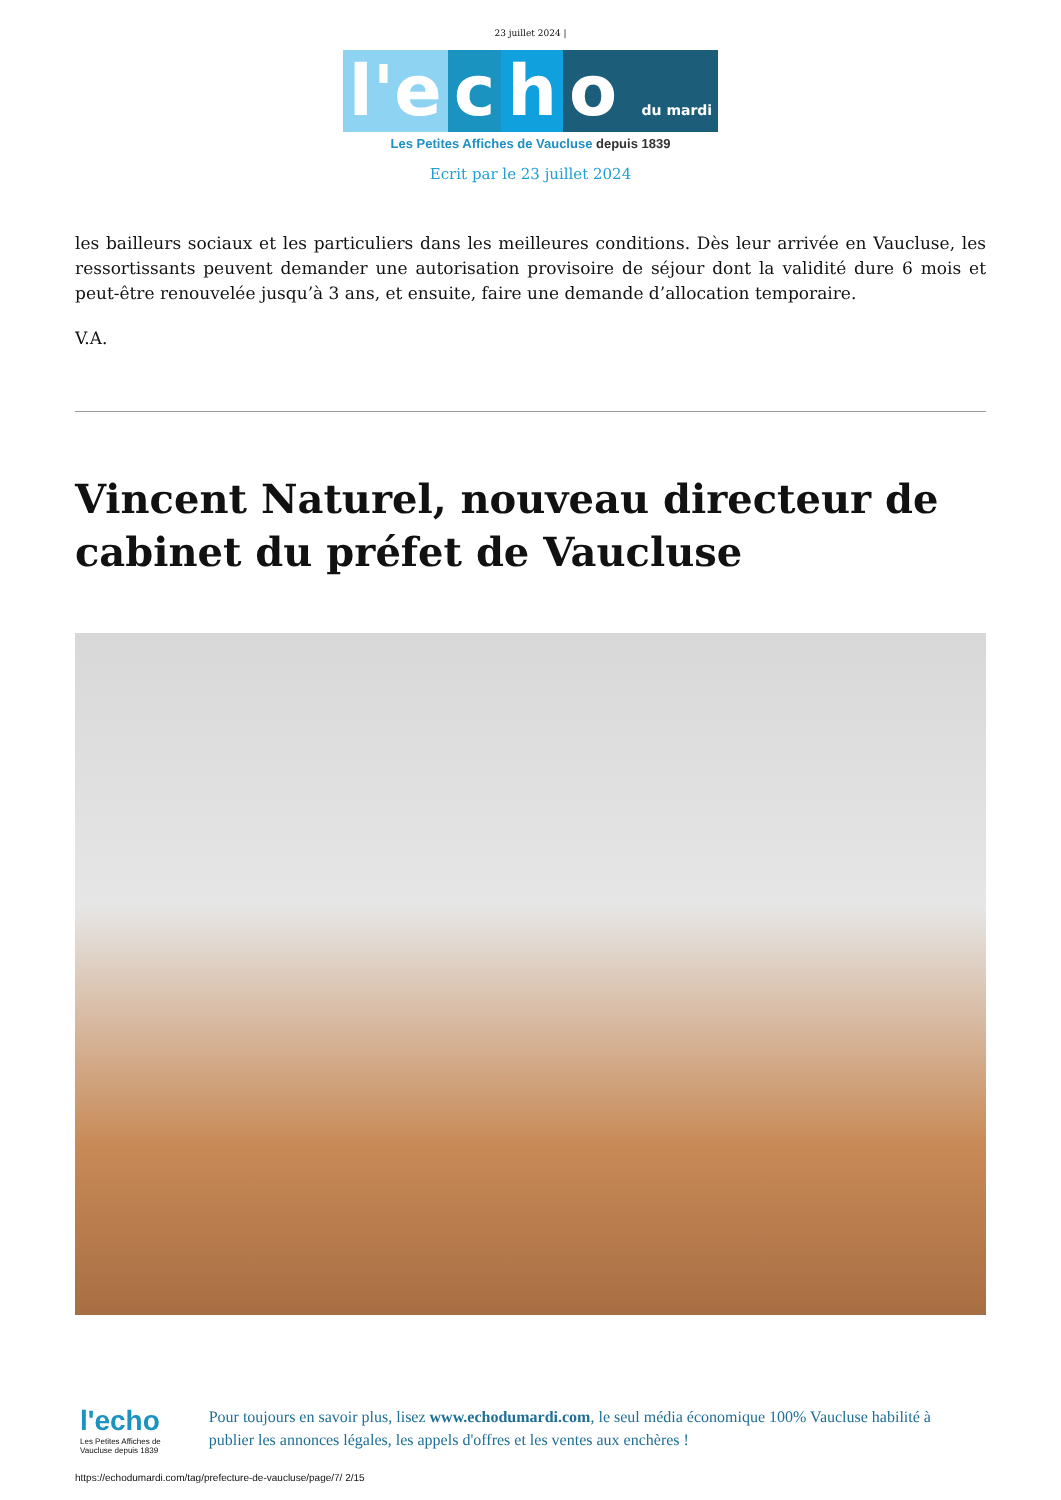23 juillet 2024 |
l'e c h o du mardi
Les Petites Affiches de Vaucluse depuis 1839
Ecrit par le 23 juillet 2024
les bailleurs sociaux et les particuliers dans les meilleures conditions. Dès leur arrivée en Vaucluse, les ressortissants peuvent demander une autorisation provisoire de séjour dont la validité dure 6 mois et peut-être renouvelée jusqu’à 3 ans, et ensuite, faire une demande d’allocation temporaire.
V.A.
Vincent Naturel, nouveau directeur de cabinet du préfet de Vaucluse
l'echo
Les Petites Affiches de Vaucluse depuis 1839
Pour toujours en savoir plus, lisez www.echodumardi.com, le seul média économique 100% Vaucluse habilité à publier les annonces légales, les appels d'offres et les ventes aux enchères !
https://echodumardi.com/tag/prefecture-de-vaucluse/page/7/ 2/15